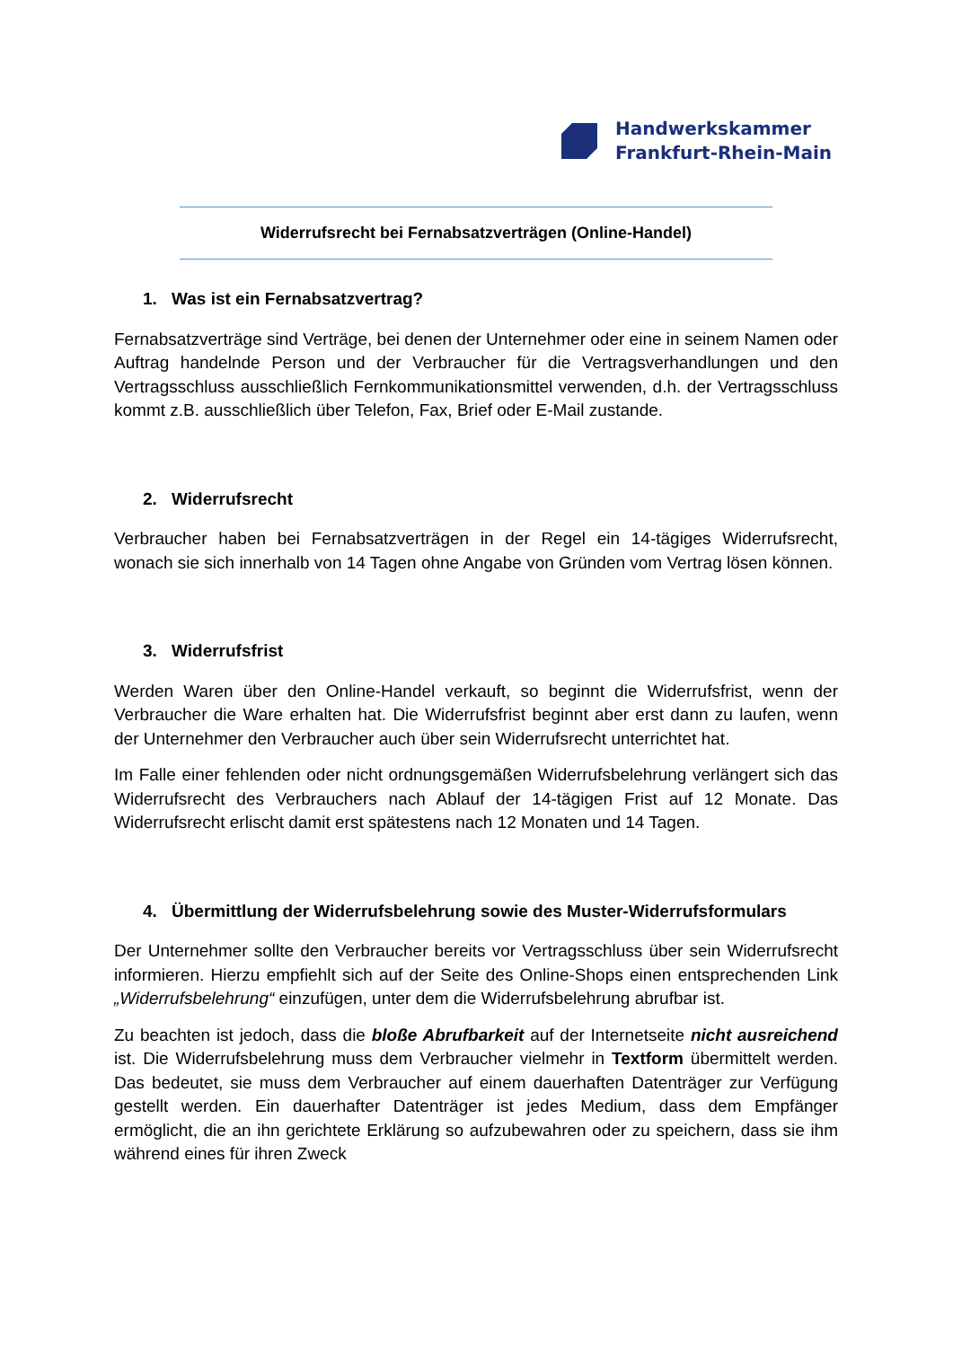Handwerkskammer
Frankfurt-Rhein-Main
Widerrufsrecht bei Fernabsatzverträgen (Online-Handel)
1. Was ist ein Fernabsatzvertrag?
Fernabsatzverträge sind Verträge, bei denen der Unternehmer oder eine in seinem Namen oder Auftrag handelnde Person und der Verbraucher für die Vertragsverhandlungen und den Vertragsschluss ausschließlich Fernkommunikationsmittel verwenden, d.h. der Vertragsschluss kommt z.B. ausschließlich über Telefon, Fax, Brief oder E-Mail zustande.
2. Widerrufsrecht
Verbraucher haben bei Fernabsatzverträgen in der Regel ein 14-tägiges Widerrufsrecht, wonach sie sich innerhalb von 14 Tagen ohne Angabe von Gründen vom Vertrag lösen können.
3. Widerrufsfrist
Werden Waren über den Online-Handel verkauft, so beginnt die Widerrufsfrist, wenn der Verbraucher die Ware erhalten hat. Die Widerrufsfrist beginnt aber erst dann zu laufen, wenn der Unternehmer den Verbraucher auch über sein Widerrufsrecht unterrichtet hat.
Im Falle einer fehlenden oder nicht ordnungsgemäßen Widerrufsbelehrung verlängert sich das Widerrufsrecht des Verbrauchers nach Ablauf der 14-tägigen Frist auf 12 Monate. Das Widerrufsrecht erlischt damit erst spätestens nach 12 Monaten und 14 Tagen.
4. Übermittlung der Widerrufsbelehrung sowie des Muster-Widerrufsformulars
Der Unternehmer sollte den Verbraucher bereits vor Vertragsschluss über sein Widerrufsrecht informieren. Hierzu empfiehlt sich auf der Seite des Online-Shops einen entsprechenden Link „Widerrufsbelehrung“ einzufügen, unter dem die Widerrufsbelehrung abrufbar ist.
Zu beachten ist jedoch, dass die bloße Abrufbarkeit auf der Internetseite nicht ausreichend ist. Die Widerrufsbelehrung muss dem Verbraucher vielmehr in Textform übermittelt werden. Das bedeutet, sie muss dem Verbraucher auf einem dauerhaften Datenträger zur Verfügung gestellt werden. Ein dauerhafter Datenträger ist jedes Medium, dass dem Empfänger ermöglicht, die an ihn gerichtete Erklärung so aufzubewahren oder zu speichern, dass sie ihm während eines für ihren Zweck